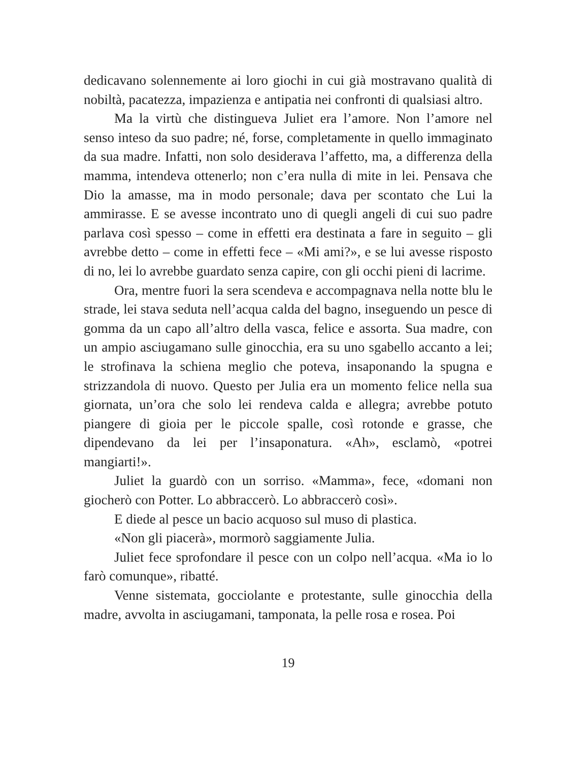dedicavano solennemente ai loro giochi in cui già mostravano qualità di nobiltà, pacatezza, impazienza e antipatia nei confronti di qualsiasi altro.
Ma la virtù che distingueva Juliet era l’amore. Non l’amore nel senso inteso da suo padre; né, forse, completamente in quello immaginato da sua madre. Infatti, non solo desiderava l’affetto, ma, a differenza della mamma, intendeva ottenerlo; non c’era nulla di mite in lei. Pensava che Dio la amasse, ma in modo personale; dava per scontato che Lui la ammirasse. E se avesse incontrato uno di quegli angeli di cui suo padre parlava così spesso – come in effetti era destinata a fare in seguito – gli avrebbe detto – come in effetti fece – «Mi ami?», e se lui avesse risposto di no, lei lo avrebbe guardato senza capire, con gli occhi pieni di lacrime.
Ora, mentre fuori la sera scendeva e accompagnava nella notte blu le strade, lei stava seduta nell’acqua calda del bagno, inseguendo un pesce di gomma da un capo all’altro della vasca, felice e assorta. Sua madre, con un ampio asciugamano sulle ginocchia, era su uno sgabello accanto a lei; le strofinava la schiena meglio che poteva, insaponando la spugna e strizzandola di nuovo. Questo per Julia era un momento felice nella sua giornata, un’ora che solo lei rendeva calda e allegra; avrebbe potuto piangere di gioia per le piccole spalle, così rotonde e grasse, che dipendevano da lei per l’insaponatura. «Ah», esclamò, «potrei mangiarti!».
Juliet la guardò con un sorriso. «Mamma», fece, «domani non giocherò con Potter. Lo abbraccerò. Lo abbraccerò così».
E diede al pesce un bacio acquoso sul muso di plastica.
«Non gli piacerà», mormorò saggiamente Julia.
Juliet fece sprofondare il pesce con un colpo nell’acqua. «Ma io lo farò comunque», ribatté.
Venne sistemata, gocciolante e protestante, sulle ginocchia della madre, avvolta in asciugamani, tamponata, la pelle rosa e rosea. Poi
19